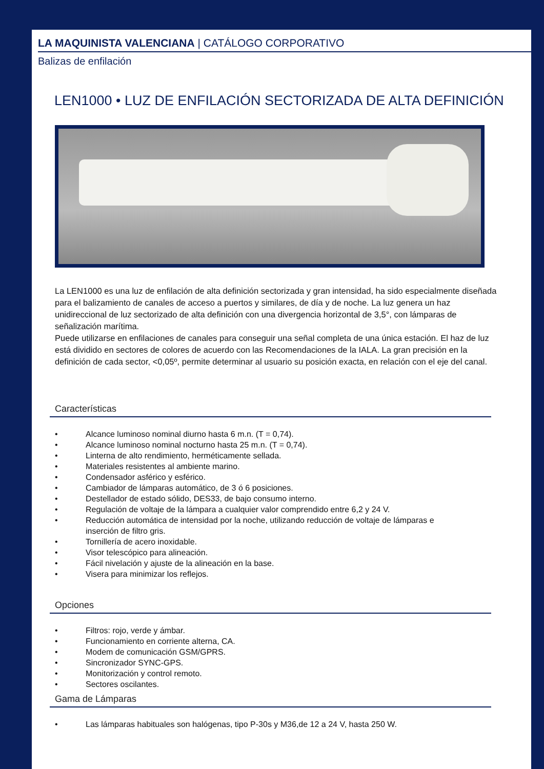LA MAQUINISTA VALENCIANA | CATÁLOGO CORPORATIVO
Balizas de enfilación
LEN1000 • LUZ DE ENFILACIÓN SECTORIZADA DE ALTA DEFINICIÓN
La LEN1000 es una luz de enfilación de alta definición sectorizada y gran intensidad, ha sido especialmente diseñada para el balizamiento de canales de acceso a puertos y similares, de día y de noche. La luz genera un haz unidireccional de luz sectorizado de alta definición con una divergencia horizontal de 3,5°, con lámparas de señalización marítima.
Puede utilizarse en enfilaciones de canales para conseguir una señal completa de una única estación. El haz de luz está dividido en sectores de colores de acuerdo con las Recomendaciones de la IALA. La gran precisión en la definición de cada sector, <0,05º, permite determinar al usuario su posición exacta, en relación con el eje del canal.
Características
• Alcance luminoso nominal diurno hasta 6 m.n. (T = 0,74).
• Alcance luminoso nominal nocturno hasta 25 m.n. (T = 0,74).
• Linterna de alto rendimiento, herméticamente sellada.
• Materiales resistentes al ambiente marino.
• Condensador asférico y esférico.
• Cambiador de lámparas automático, de 3 ó 6 posiciones.
• Destellador de estado sólido, DES33, de bajo consumo interno.
• Regulación de voltaje de la lámpara a cualquier valor comprendido entre 6,2 y 24 V.
• Reducción automática de intensidad por la noche, utilizando reducción de voltaje de lámparas e inserción de filtro gris.
• Tornillería de acero inoxidable.
• Visor telescópico para alineación.
• Fácil nivelación y ajuste de la alineación en la base.
• Visera para minimizar los reflejos.
Opciones
• Filtros: rojo, verde y ámbar.
• Funcionamiento en corriente alterna, CA.
• Modem de comunicación GSM/GPRS.
• Sincronizador SYNC-GPS.
• Monitorización y control remoto.
• Sectores oscilantes.
Gama de Lámparas
• Las lámparas habituales son halógenas, tipo P-30s y M36,de 12 a 24 V, hasta 250 W.